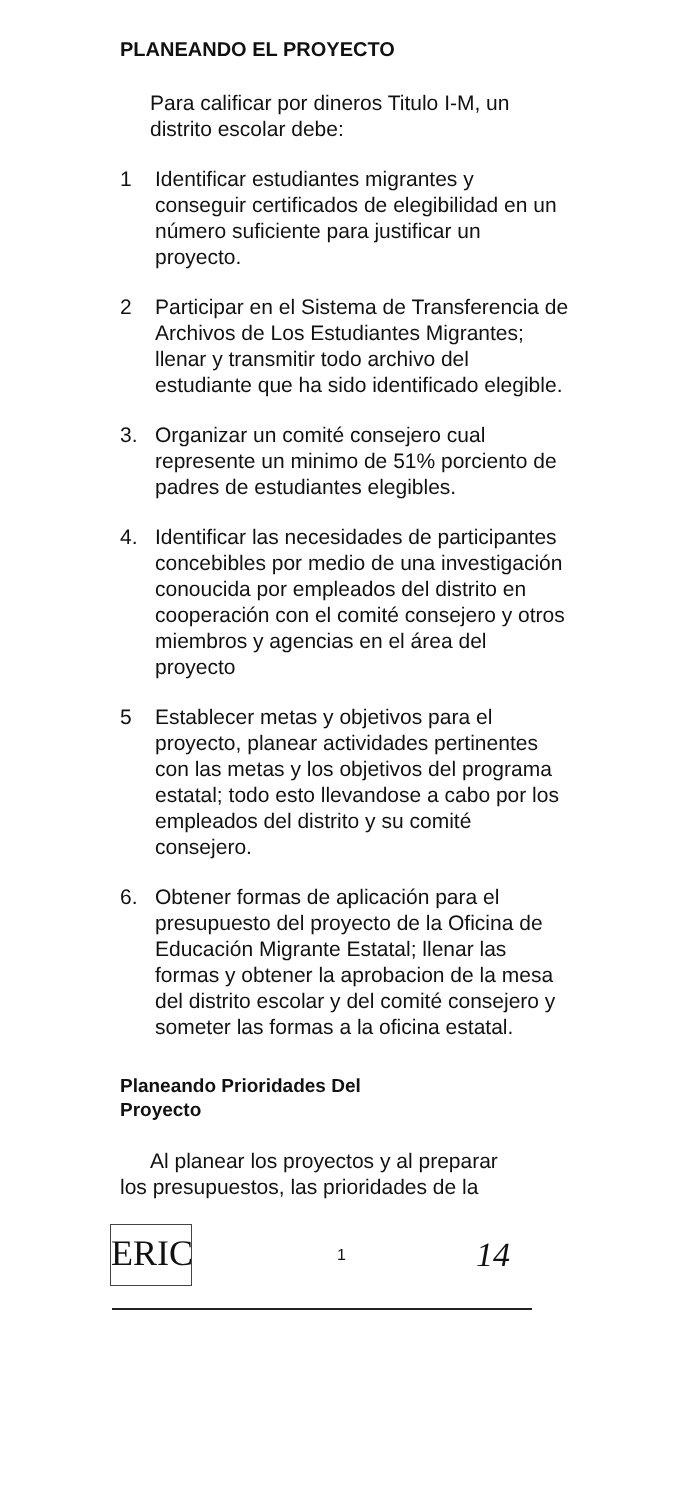PLANEANDO EL PROYECTO
Para calificar por dineros Titulo I-M, un distrito escolar debe:
1 Identificar estudiantes migrantes y conseguir certificados de elegibilidad en un número suficiente para justificar un proyecto.
2 Participar en el Sistema de Transferencia de Archivos de Los Estudiantes Migrantes; llenar y transmitir todo archivo del estudiante que ha sido identificado elegible.
3. Organizar un comité consejero cual represente un minimo de 51% porciento de padres de estudiantes elegibles.
4. Identificar las necesidades de participantes concebibles por medio de una investigación conoucida por empleados del distrito en cooperación con el comité consejero y otros miembros y agencias en el área del proyecto
5 Establecer metas y objetivos para el proyecto, planear actividades pertinentes con las metas y los objetivos del programa estatal; todo esto llevandose a cabo por los empleados del distrito y su comité consejero.
6. Obtener formas de aplicación para el presupuesto del proyecto de la Oficina de Educación Migrante Estatal; llenar las formas y obtener la aprobacion de la mesa del distrito escolar y del comité consejero y someter las formas a la oficina estatal.
Planeando Prioridades Del
Proyecto
Al planear los proyectos y al preparar
los presupuestos, las prioridades de la
ERIC
1 14